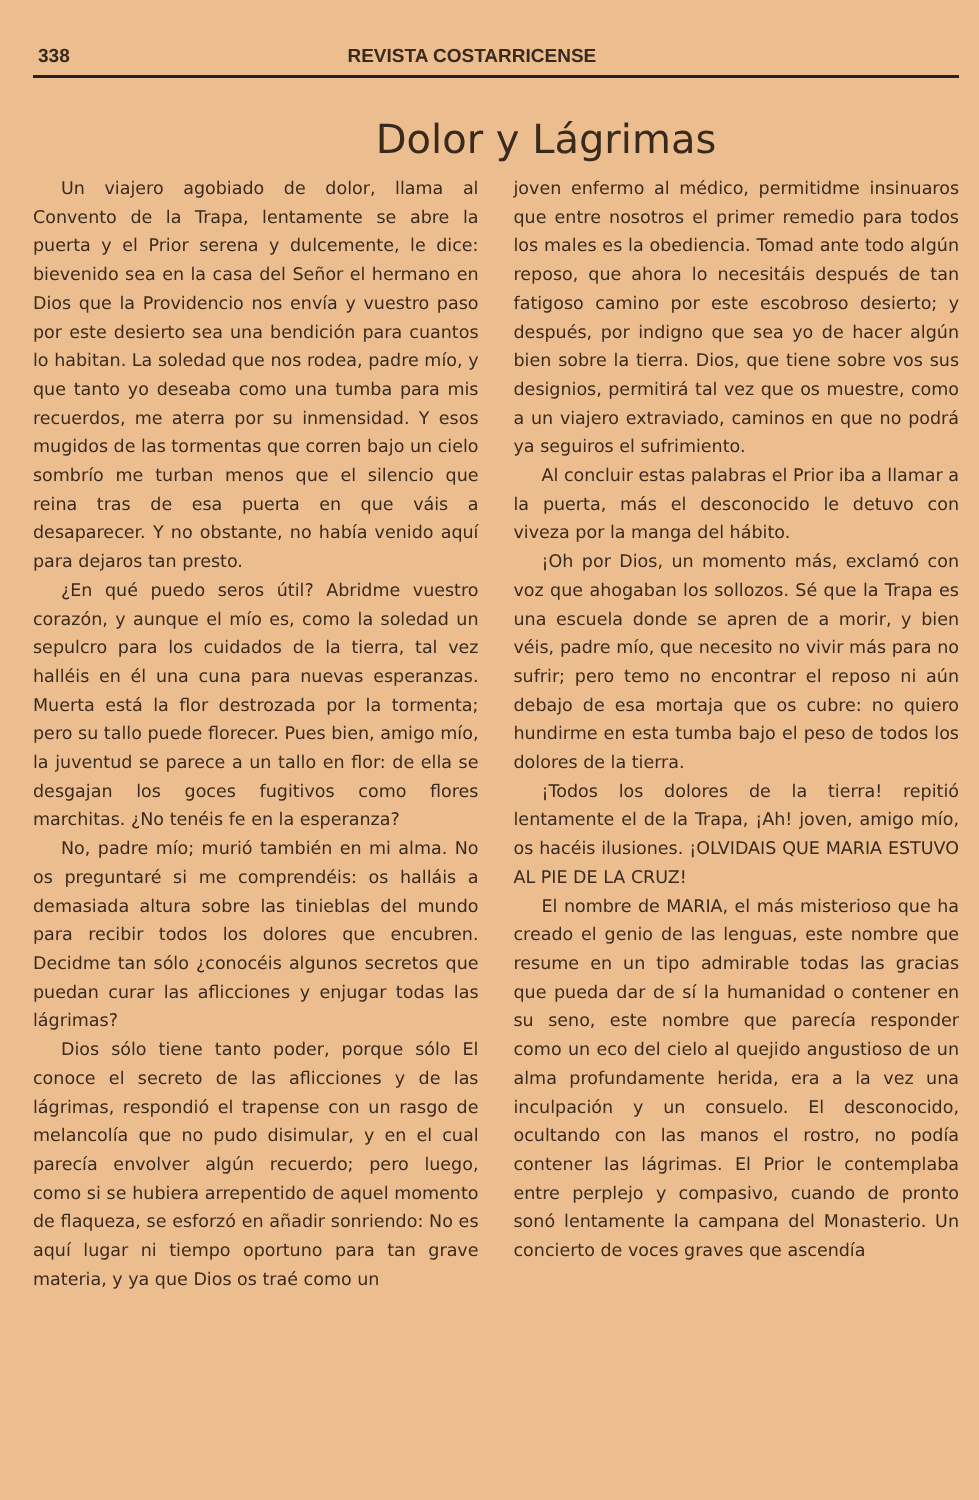338 REVISTA COSTARRICENSE
Dolor y Lágrimas
Un viajero agobiado de dolor, llama al Convento de la Trapa, lentamente se abre la puerta y el Prior serena y dulcemente, le dice: bievenido sea en la casa del Señor el hermano en Dios que la Providencio nos envía y vuestro paso por este desierto sea una bendición para cuantos lo habitan. La soledad que nos rodea, padre mío, y que tanto yo deseaba como una tumba para mis recuerdos, me aterra por su inmensidad. Y esos mugidos de las tormentas que corren bajo un cielo sombrío me turban menos que el silencio que reina tras de esa puerta en que váis a desaparecer. Y no obstante, no había venido aquí para dejaros tan presto.
¿En qué puedo seros útil? Abridme vuestro corazón, y aunque el mío es, como la soledad un sepulcro para los cuidados de la tierra, tal vez halléis en él una cuna para nuevas esperanzas. Muerta está la flor destrozada por la tormenta; pero su tallo puede florecer. Pues bien, amigo mío, la juventud se parece a un tallo en flor: de ella se desgajan los goces fugitivos como flores marchitas. ¿No tenéis fe en la esperanza?
No, padre mío; murió también en mi alma. No os preguntaré si me comprendéis: os halláis a demasiada altura sobre las tinieblas del mundo para recibir todos los dolores que encubren. Decidme tan sólo ¿conocéis algunos secretos que puedan curar las aflicciones y enjugar todas las lágrimas?
Dios sólo tiene tanto poder, porque sólo El conoce el secreto de las aflicciones y de las lágrimas, respondió el trapense con un rasgo de melancolía que no pudo disimular, y en el cual parecía envolver algún recuerdo; pero luego, como si se hubiera arrepentido de aquel momento de flaqueza, se esforzó en añadir sonriendo: No es aquí lugar ni tiempo oportuno para tan grave materia, y ya que Dios os traé como un
joven enfermo al médico, permitidme insinuaros que entre nosotros el primer remedio para todos los males es la obediencia. Tomad ante todo algún reposo, que ahora lo necesitáis después de tan fatigoso camino por este escobroso desierto; y después, por indigno que sea yo de hacer algún bien sobre la tierra. Dios, que tiene sobre vos sus designios, permitirá tal vez que os muestre, como a un viajero extraviado, caminos en que no podrá ya seguiros el sufrimiento.
Al concluir estas palabras el Prior iba a llamar a la puerta, más el desconocido le detuvo con viveza por la manga del hábito.
¡Oh por Dios, un momento más, exclamó con voz que ahogaban los sollozos. Sé que la Trapa es una escuela donde se apren de a morir, y bien véis, padre mío, que necesito no vivir más para no sufrir; pero temo no encontrar el reposo ni aún debajo de esa mortaja que os cubre: no quiero hundirme en esta tumba bajo el peso de todos los dolores de la tierra.
¡Todos los dolores de la tierra! repitió lentamente el de la Trapa, ¡Ah! joven, amigo mío, os hacéis ilusiones. ¡OLVIDAIS QUE MARIA ESTUVO AL PIE DE LA CRUZ!
El nombre de MARIA, el más misterioso que ha creado el genio de las lenguas, este nombre que resume en un tipo admirable todas las gracias que pueda dar de sí la humanidad o contener en su seno, este nombre que parecía responder como un eco del cielo al quejido angustioso de un alma profundamente herida, era a la vez una inculpación y un consuelo. El desconocido, ocultando con las manos el rostro, no podía contener las lágrimas. El Prior le contemplaba entre perplejo y compasivo, cuando de pronto sonó lentamente la campana del Monasterio. Un concierto de voces graves que ascendía